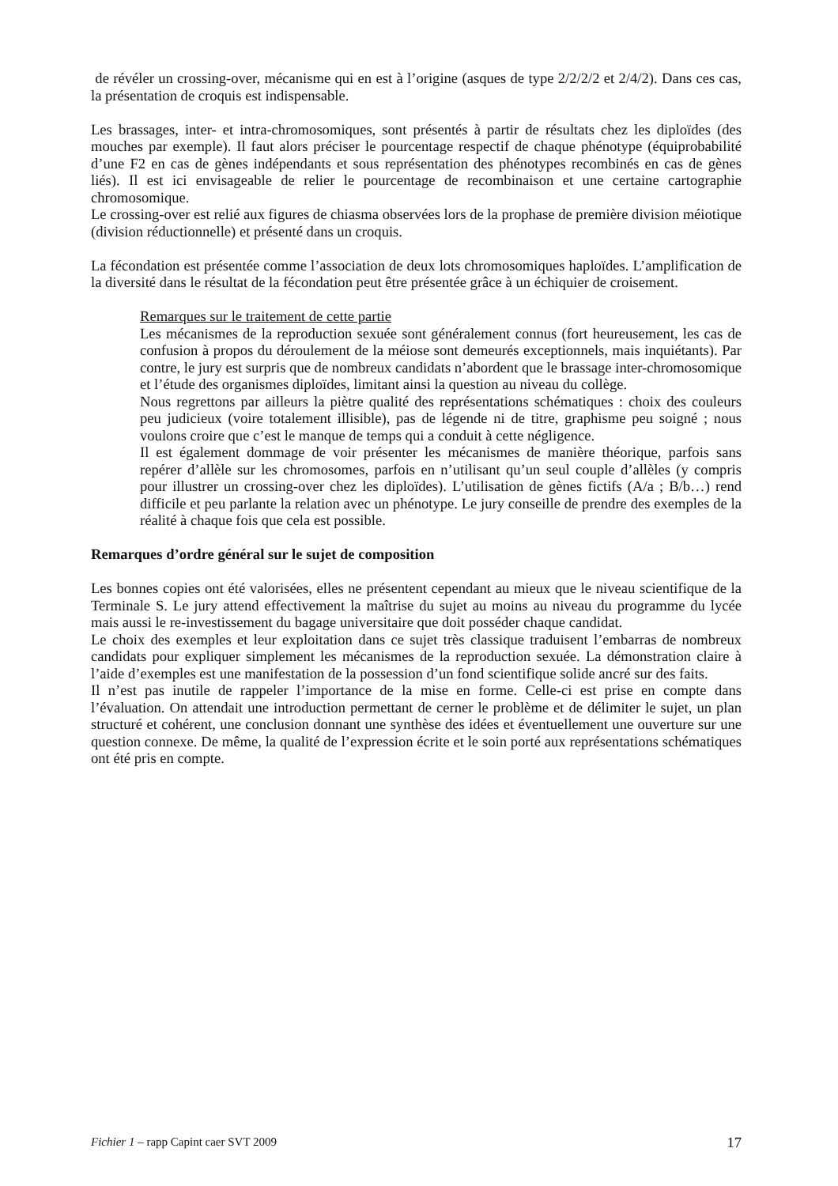de révéler un crossing-over, mécanisme qui en est à l’origine (asques de type 2/2/2/2 et 2/4/2). Dans ces cas, la présentation de croquis est indispensable.
Les brassages, inter- et intra-chromosomiques, sont présentés à partir de résultats chez les diploïdes (des mouches par exemple). Il faut alors préciser le pourcentage respectif de chaque phénotype (équiprobabilité d’une F2 en cas de gènes indépendants et sous représentation des phénotypes recombinés en cas de gènes liés). Il est ici envisageable de relier le pourcentage de recombinaison et une certaine cartographie chromosomique.
Le crossing-over est relié aux figures de chiasma observées lors de la prophase de première division méiotique (division réductionnelle) et présenté dans un croquis.
La fécondation est présentée comme l’association de deux lots chromosomiques haploïdes. L’amplification de la diversité dans le résultat de la fécondation peut être présentée grâce à un échiquier de croisement.
Remarques sur le traitement de cette partie
Les mécanismes de la reproduction sexuée sont généralement connus (fort heureusement, les cas de confusion à propos du déroulement de la méiose sont demeurés exceptionnels, mais inquiétants). Par contre, le jury est surpris que de nombreux candidats n’abordent que le brassage inter-chromosomique et l’étude des organismes diploïdes, limitant ainsi la question au niveau du collège.
Nous regrettons par ailleurs la piètre qualité des représentations schématiques : choix des couleurs peu judicieux (voire totalement illisible), pas de légende ni de titre, graphisme peu soigné ; nous voulons croire que c’est le manque de temps qui a conduit à cette négligence.
Il est également dommage de voir présenter les mécanismes de manière théorique, parfois sans repérer d’allèle sur les chromosomes, parfois en n’utilisant qu’un seul couple d’allèles (y compris pour illustrer un crossing-over chez les diploïdes). L’utilisation de gènes fictifs (A/a ; B/b…) rend difficile et peu parlante la relation avec un phénotype. Le jury conseille de prendre des exemples de la réalité à chaque fois que cela est possible.
Remarques d’ordre général sur le sujet de composition
Les bonnes copies ont été valorisées, elles ne présentent cependant au mieux que le niveau scientifique de la Terminale S. Le jury attend effectivement la maîtrise du sujet au moins au niveau du programme du lycée mais aussi le re-investissement du bagage universitaire que doit posséder chaque candidat.
Le choix des exemples et leur exploitation dans ce sujet très classique traduisent l’embarras de nombreux candidats pour expliquer simplement les mécanismes de la reproduction sexuée. La démonstration claire à l’aide d’exemples est une manifestation de la possession d’un fond scientifique solide ancré sur des faits.
Il n’est pas inutile de rappeler l’importance de la mise en forme. Celle-ci est prise en compte dans l’évaluation. On attendait une introduction permettant de cerner le problème et de délimiter le sujet, un plan structuré et cohérent, une conclusion donnant une synthèse des idées et éventuellement une ouverture sur une question connexe. De même, la qualité de l’expression écrite et le soin porté aux représentations schématiques ont été pris en compte.
Fichier 1 – rapp Capint caer SVT 2009 17